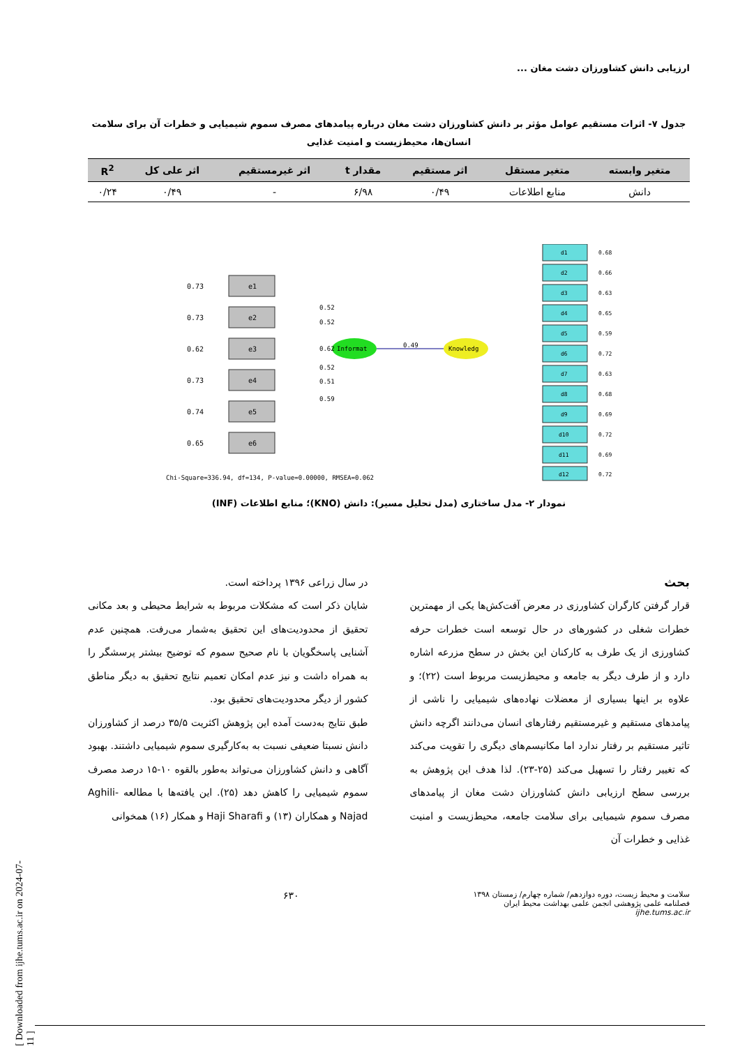ارزیابی دانش کشاورزان دشت مغان ...
جدول ۷- اثرات مستقیم عوامل مؤثر بر دانش کشاورزان دشت مغان درباره پیامدهای مصرف سموم شیمیایی و خطرات آن برای سلامت انسان‌ها، محیط‌زیست و امنیت غذایی
| متغیر وابسته | متغیر مستقل | اثر مستقیم | مقدار t | اثر غیرمستقیم | اثر علی کل | R<sup>2</sup> |
| --- | --- | --- | --- | --- | --- | --- |
| دانش | منابع اطلاعات | ۰/۴۹ | ۶/۹۸ | - | ۰/۴۹ | ۰/۲۴ |
e1
e2
e3
e4
e5
e6
0.73
0.73
0.62
0.73
0.74
0.65
Informat
Knowledg
0.49
0.52
0.52
0.62
0.52
0.51
0.59
d1
d2
d3
d4
d5
d6
d7
d8
d9
d10
d11
d12
0.68
0.66
0.63
0.65
0.59
0.72
0.63
0.68
0.69
0.72
0.69
0.72
Chi-Square=336.94, df=134, P-value=0.00000, RMSEA=0.062
نمودار ۲- مدل ساختاری (مدل تحلیل مسیر): دانش (KNO)؛ منابع اطلاعات (INF)
بحث
قرار گرفتن کارگران کشاورزی در معرض آفت‌کش‌ها یکی از مهمترین خطرات شغلی در کشورهای در حال توسعه است خطرات حرفه کشاورزی از یک طرف به کارکنان این بخش در سطح مزرعه اشاره دارد و از طرف دیگر به جامعه و محیط‌زیست مربوط است (۲۲)؛ و علاوه بر اینها بسیاری از معضلات نهاده‌های شیمیایی را ناشی از پیامدهای مستقیم و غیرمستقیم رفتارهای انسان می‌دانند اگرچه دانش تاثیر مستقیم بر رفتار ندارد اما مکانیسم‌های دیگری را تقویت می‌کند که تغییر رفتار را تسهیل می‌کند (۲۵-۲۳). لذا هدف این پژوهش به بررسی سطح ارزیابی دانش کشاورزان دشت مغان از پیامدهای مصرف سموم شیمیایی برای سلامت جامعه، محیط‌زیست و امنیت غذایی و خطرات آن
در سال زراعی ۱۳۹۶ پرداخته است.
شایان ذکر است که مشکلات مربوط به شرایط محیطی و بعد مکانی تحقیق از محدودیت‌های این تحقیق به‌شمار می‌رفت. همچنین عدم آشنایی پاسخگویان با نام صحیح سموم که توضیح بیشتر پرسشگر را به همراه داشت و نیز عدم امکان تعمیم نتایج تحقیق به دیگر مناطق کشور از دیگر محدودیت‌های تحقیق بود.
طبق نتایج به‌دست آمده این پژوهش اکثریت ۳۵/۵ درصد از کشاورزان دانش نسبتا ضعیفی نسبت به به‌کارگیری سموم شیمیایی داشتند. بهبود آگاهی و دانش کشاورزان می‌تواند به‌طور بالقوه ۱۰-۱۵ درصد مصرف سموم شیمیایی را کاهش دهد (۲۵). این یافته‌ها با مطالعه Aghili-Najad و همکاران (۱۳) و Haji Sharafi و همکار (۱۶) همخوانی
سلامت و محیط زیست، دوره دوازدهم/ شماره چهارم/ زمستان ۱۳۹۸
فصلنامه علمی پژوهشی انجمن علمی بهداشت محیط ایران
ijhe.tums.ac.ir
۶۳۰
[ Downloaded from ijhe.tums.ac.ir on 2024-07-11 ]